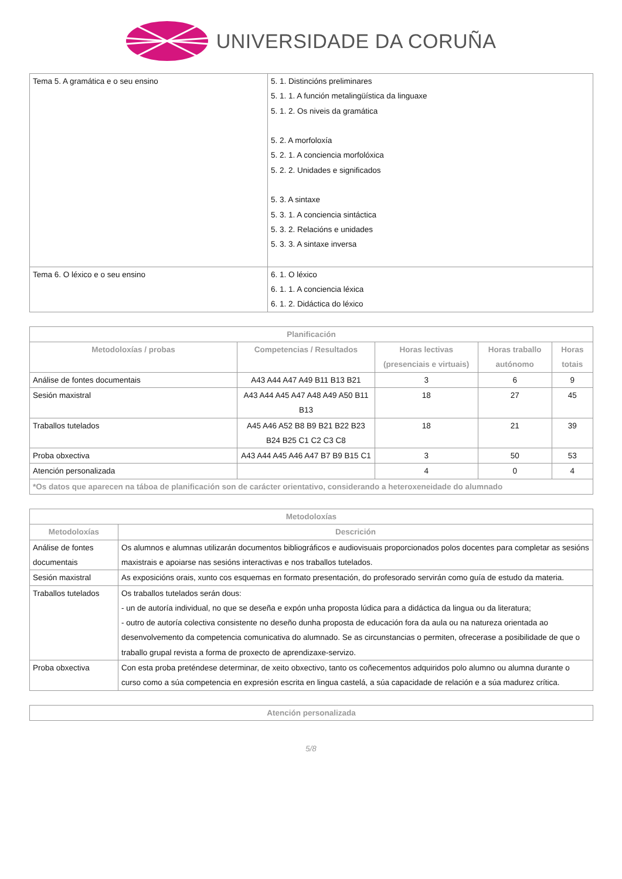UNIVERSIDADE DA CORUÑA
| Tema 5. A gramática e o seu ensino | 5. 1. Distincións preliminares 5. 1. 1. A función metalingüística da linguaxe 5. 1. 2. Os niveis da gramática 5. 2. A morfoloxía 5. 2. 1. A conciencia morfolóxica 5. 2. 2. Unidades e significados 5. 3. A sintaxe 5. 3. 1. A conciencia sintáctica 5. 3. 2. Relacións e unidades 5. 3. 3. A sintaxe inversa |
| Tema 6. O léxico e o seu ensino | 6. 1. O léxico 6. 1. 1. A conciencia léxica 6. 1. 2. Didáctica do léxico |
| Planificación | | | | |
| --- | --- | --- | --- | --- |
| Metodoloxías / probas | Competencias / Resultados | Horas lectivas (presenciais e virtuais) | Horas traballo autónomo | Horas totais |
| Análise de fontes documentais | A43 A44 A47 A49 B11 B13 B21 | 3 | 6 | 9 |
| Sesión maxistral | A43 A44 A45 A47 A48 A49 A50 B11 B13 | 18 | 27 | 45 |
| Traballos tutelados | A45 A46 A52 B8 B9 B21 B22 B23 B24 B25 C1 C2 C3 C8 | 18 | 21 | 39 |
| Proba obxectiva | A43 A44 A45 A46 A47 B7 B9 B15 C1 | 3 | 50 | 53 |
| Atención personalizada | | 4 | 0 | 4 |
| *Os datos que aparecen na táboa de planificación son de carácter orientativo, considerando a heteroxeneidade do alumnado | | | | |
| Metodoloxías | |
| --- | --- |
| Metodoloxías | Descrición |
| Análise de fontes documentais | Os alumnos e alumnas utilizarán documentos bibliográficos e audiovisuais proporcionados polos docentes para completar as sesións maxistrais e apoiarse nas sesións interactivas e nos traballos tutelados. |
| Sesión maxistral | As exposicións orais, xunto cos esquemas en formato presentación, do profesorado servirán como guía de estudo da materia. |
| Traballos tutelados | Os traballos tutelados serán dous: - un de autoría individual, no que se deseña e expón unha proposta lúdica para a didáctica da lingua ou da literatura; - outro de autoría colectiva consistente no deseño dunha proposta de educación fora da aula ou na natureza orientada ao desenvolvemento da competencia comunicativa do alumnado. Se as circunstancias o permiten, ofrecerase a posibilidade de que o traballo grupal revista a forma de proxecto de aprendizaxe-servizo. |
| Proba obxectiva | Con esta proba preténdese determinar, de xeito obxectivo, tanto os coñecementos adquiridos polo alumno ou alumna durante o curso como a súa competencia en expresión escrita en lingua castelá, a súa capacidade de relación e a súa madurez crítica. |
| Atención personalizada |
| --- |
5/8